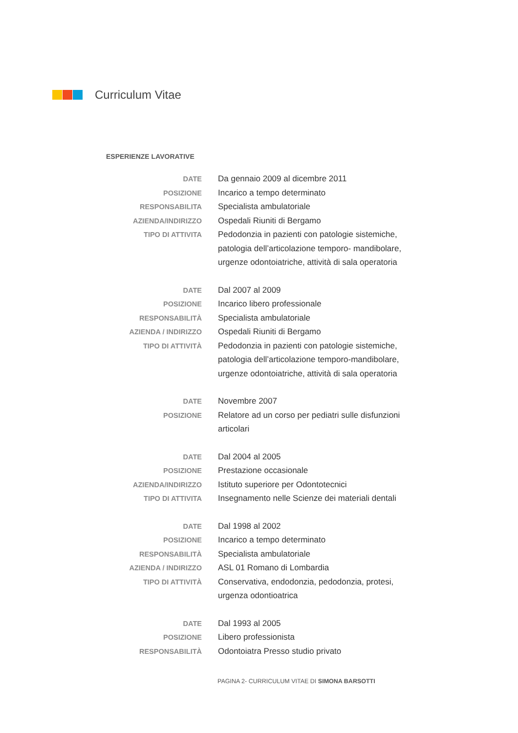Curriculum Vitae
ESPERIENZE LAVORATIVE
| DATE | Da gennaio 2009 al dicembre 2011 |
| POSIZIONE | Incarico a tempo determinato |
| RESPONSABILITA | Specialista ambulatoriale |
| AZIENDA/INDIRIZZO | Ospedali Riuniti di Bergamo |
| TIPO DI ATTIVITA | Pedodonzia in pazienti con patologie sistemiche, patologia dell’articolazione temporo- mandibolare, urgenze odontoiatriche, attività di sala operatoria |
| DATE | Dal 2007 al 2009 |
| POSIZIONE | Incarico libero professionale |
| RESPONSABILITÀ | Specialista ambulatoriale |
| AZIENDA / INDIRIZZO | Ospedali Riuniti di Bergamo |
| TIPO DI ATTIVITÀ | Pedodonzia in pazienti con patologie sistemiche, patologia dell’articolazione temporo-mandibolare, urgenze odontoiatriche, attività di sala operatoria |
| DATE | Novembre 2007 |
| POSIZIONE | Relatore ad un corso per pediatri sulle disfunzioni articolari |
| DATE | Dal 2004 al 2005 |
| POSIZIONE | Prestazione occasionale |
| AZIENDA/INDIRIZZO | Istituto superiore per Odontotecnici |
| TIPO DI ATTIVITA | Insegnamento nelle Scienze dei materiali dentali |
| DATE | Dal 1998 al 2002 |
| POSIZIONE | Incarico a tempo determinato |
| RESPONSABILITÀ | Specialista ambulatoriale |
| AZIENDA / INDIRIZZO | ASL 01 Romano di Lombardia |
| TIPO DI ATTIVITÀ | Conservativa, endodonzia, pedodonzia, protesi, urgenza odontioatrica |
| DATE | Dal 1993 al 2005 |
| POSIZIONE | Libero professionista |
| RESPONSABILITÀ | Odontoiatra Presso studio privato |
PAGINA 2- CURRICULUM VITAE DI SIMONA BARSOTTI